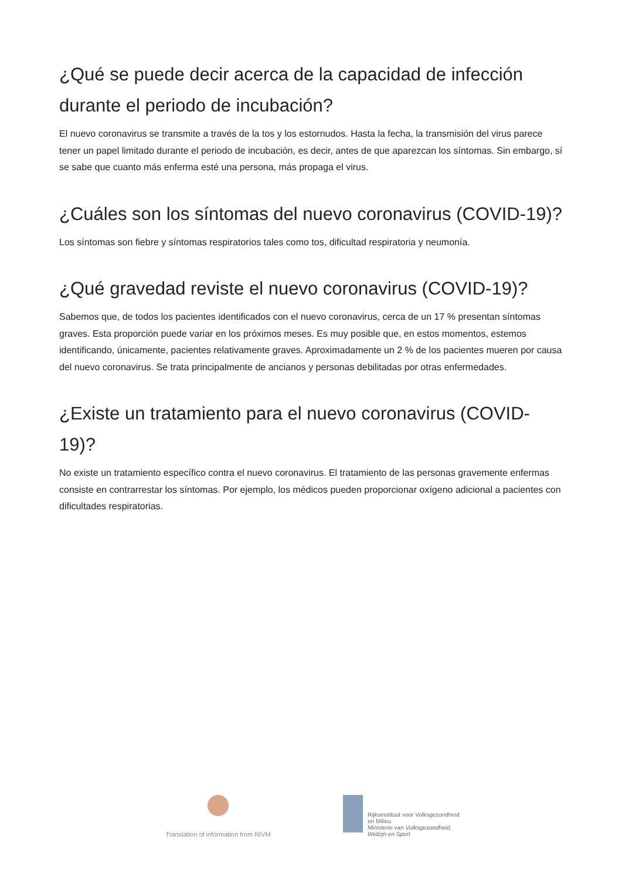¿Qué se puede decir acerca de la capacidad de infección durante el periodo de incubación?
El nuevo coronavirus se transmite a través de la tos y los estornudos. Hasta la fecha, la transmisión del virus parece tener un papel limitado durante el periodo de incubación, es decir, antes de que aparezcan los síntomas. Sin embargo, sí se sabe que cuanto más enferma esté una persona, más propaga el virus.
¿Cuáles son los síntomas del nuevo coronavirus (COVID-19)?
Los síntomas son fiebre y síntomas respiratorios tales como tos, dificultad respiratoria y neumonía.
¿Qué gravedad reviste el nuevo coronavirus (COVID-19)?
Sabemos que, de todos los pacientes identificados con el nuevo coronavirus, cerca de un 17 % presentan síntomas graves. Esta proporción puede variar en los próximos meses. Es muy posible que, en estos momentos, estemos identificando, únicamente, pacientes relativamente graves. Aproximadamente un 2 % de los pacientes mueren por causa del nuevo coronavirus. Se trata principalmente de ancianos y personas debilitadas por otras enfermedades.
¿Existe un tratamiento para el nuevo coronavirus (COVID-19)?
No existe un tratamiento específico contra el nuevo coronavirus. El tratamiento de las personas gravemente enfermas consiste en contrarrestar los síntomas. Por ejemplo, los médicos pueden proporcionar oxígeno adicional a pacientes con dificultades respiratorias.
Translation of information from RIVM
Rijksinstituut voor Volksgezondheid
en Milieu
Ministerie van Volksgezondheid,
Welzijn en Sport